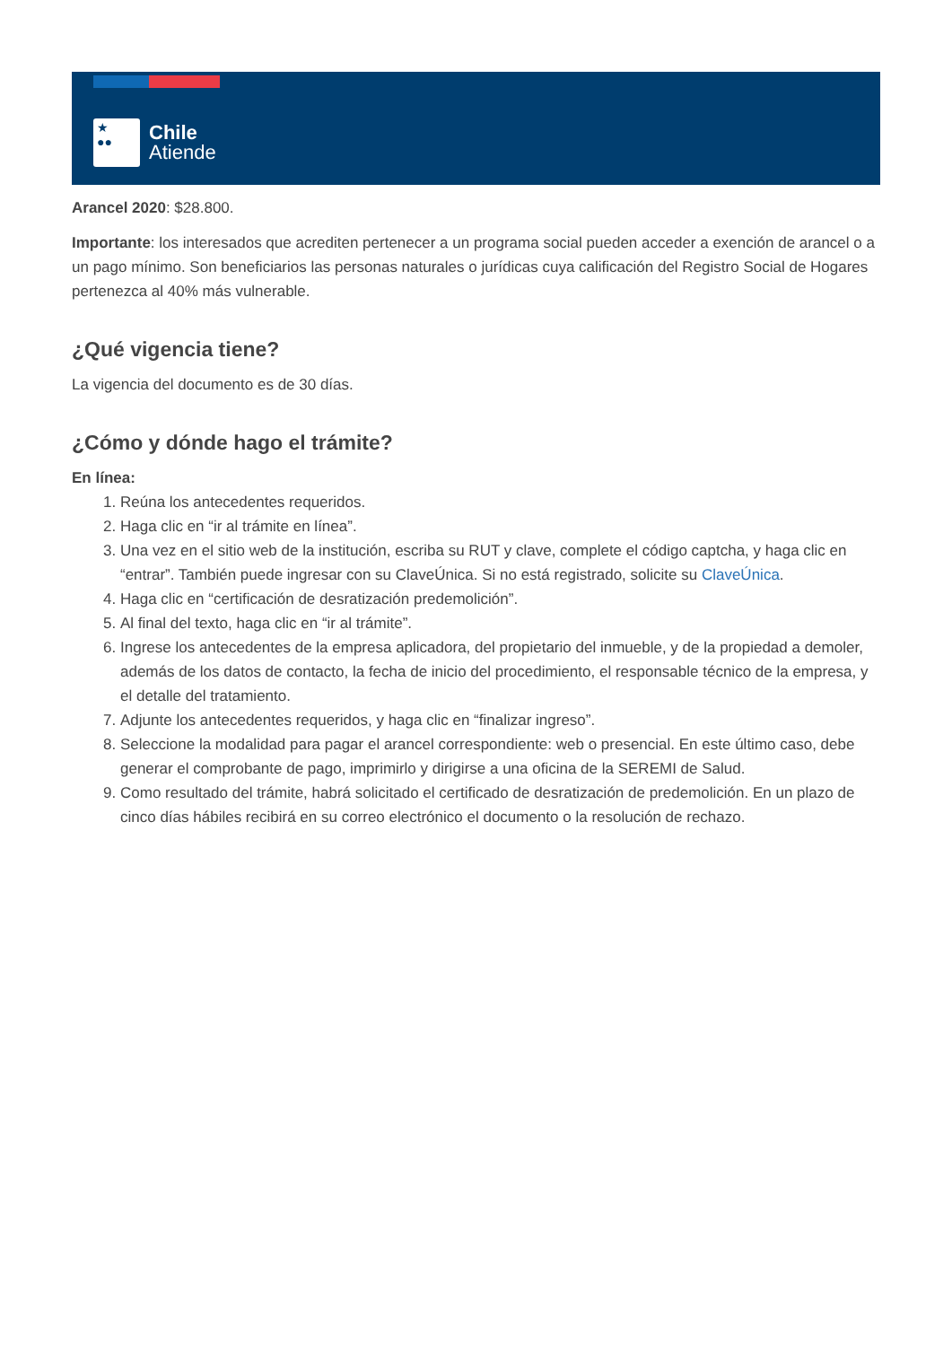★
●●
Chile
Atiende
Arancel 2020: $28.800.
Importante: los interesados que acrediten pertenecer a un programa social pueden acceder a exención de arancel o a un pago mínimo. Son beneficiarios las personas naturales o jurídicas cuya calificación del Registro Social de Hogares pertenezca al 40% más vulnerable.
¿Qué vigencia tiene?
La vigencia del documento es de 30 días.
¿Cómo y dónde hago el trámite?
En línea:
1. Reúna los antecedentes requeridos.
2. Haga clic en “ir al trámite en línea”.
3. Una vez en el sitio web de la institución, escriba su RUT y clave, complete el código captcha, y haga clic en “entrar”. También puede ingresar con su ClaveÚnica. Si no está registrado, solicite su ClaveÚnica.
4. Haga clic en “certificación de desratización predemolición”.
5. Al final del texto, haga clic en “ir al trámite”.
6. Ingrese los antecedentes de la empresa aplicadora, del propietario del inmueble, y de la propiedad a demoler, además de los datos de contacto, la fecha de inicio del procedimiento, el responsable técnico de la empresa, y el detalle del tratamiento.
7. Adjunte los antecedentes requeridos, y haga clic en “finalizar ingreso”.
8. Seleccione la modalidad para pagar el arancel correspondiente: web o presencial. En este último caso, debe generar el comprobante de pago, imprimirlo y dirigirse a una oficina de la SEREMI de Salud.
9. Como resultado del trámite, habrá solicitado el certificado de desratización de predemolición. En un plazo de cinco días hábiles recibirá en su correo electrónico el documento o la resolución de rechazo.